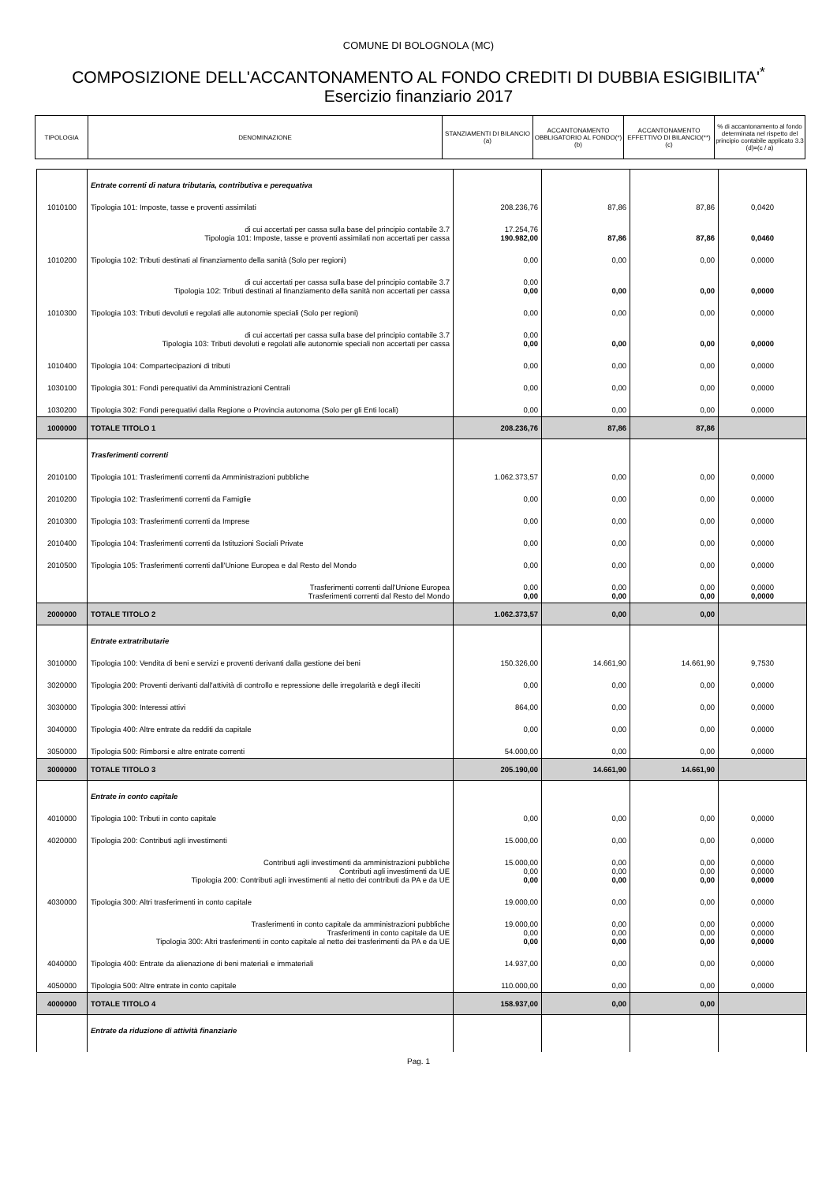COMUNE DI BOLOGNOLA (MC)
COMPOSIZIONE DELL'ACCANTONAMENTO AL FONDO CREDITI DI DUBBIA ESIGIBILITA'<sup>*</sup>
Esercizio finanziario 2017
| TIPOLOGIA | DENOMINAZIONE | STANZIAMENTI DI BILANCIO (a) | ACCANTONAMENTO OBBLIGATORIO AL FONDO(*) (b) | ACCANTONAMENTO EFFETTIVO DI BILANCIO(**) (c) | % di accantonamento al fondo determinata nel rispetto del principio contabile applicato 3.3 (d)=(c / a) |
| --- | --- | --- | --- | --- | --- |
| | Entrate correnti di natura tributaria, contributiva e perequativa | | | | |
| 1010100 | Tipologia 101: Imposte, tasse e proventi assimilati | 208.236,76 | 87,86 | 87,86 | 0,0420 |
| | di cui accertati per cassa sulla base del principio contabile 3.7 Tipologia 101: Imposte, tasse e proventi assimilati non accertati per cassa | 17.254,76 190.982,00 | 87,86 | 87,86 | 0,0460 |
| 1010200 | Tipologia 102: Tributi destinati al finanziamento della sanità (Solo per regioni) | 0,00 | 0,00 | 0,00 | 0,0000 |
| | di cui accertati per cassa sulla base del principio contabile 3.7 Tipologia 102: Tributi destinati al finanziamento della sanità non accertati per cassa | 0,00 0,00 | 0,00 | 0,00 | 0,0000 |
| 1010300 | Tipologia 103: Tributi devoluti e regolati alle autonomie speciali (Solo per regioni) | 0,00 | 0,00 | 0,00 | 0,0000 |
| | di cui accertati per cassa sulla base del principio contabile 3.7 Tipologia 103: Tributi devoluti e regolati alle autonomie speciali non accertati per cassa | 0,00 0,00 | 0,00 | 0,00 | 0,0000 |
| 1010400 | Tipologia 104: Compartecipazioni di tributi | 0,00 | 0,00 | 0,00 | 0,0000 |
| 1030100 | Tipologia 301: Fondi perequativi da Amministrazioni Centrali | 0,00 | 0,00 | 0,00 | 0,0000 |
| 1030200 | Tipologia 302: Fondi perequativi dalla Regione o Provincia autonoma (Solo per gli Enti locali) | 0,00 | 0,00 | 0,00 | 0,0000 |
| 1000000 | TOTALE TITOLO 1 | 208.236,76 | 87,86 | 87,86 | |
| | Trasferimenti correnti | | | | |
| 2010100 | Tipologia 101: Trasferimenti correnti da Amministrazioni pubbliche | 1.062.373,57 | 0,00 | 0,00 | 0,0000 |
| 2010200 | Tipologia 102: Trasferimenti correnti da Famiglie | 0,00 | 0,00 | 0,00 | 0,0000 |
| 2010300 | Tipologia 103: Trasferimenti correnti da Imprese | 0,00 | 0,00 | 0,00 | 0,0000 |
| 2010400 | Tipologia 104: Trasferimenti correnti da Istituzioni Sociali Private | 0,00 | 0,00 | 0,00 | 0,0000 |
| 2010500 | Tipologia 105: Trasferimenti correnti dall'Unione Europea e dal Resto del Mondo | 0,00 | 0,00 | 0,00 | 0,0000 |
| | Trasferimenti correnti dall'Unione Europea Trasferimenti correnti dal Resto del Mondo | 0,00 0,00 | 0,00 0,00 | 0,00 0,00 | 0,0000 0,0000 |
| 2000000 | TOTALE TITOLO 2 | 1.062.373,57 | 0,00 | 0,00 | |
| | Entrate extratributarie | | | | |
| 3010000 | Tipologia 100: Vendita di beni e servizi e proventi derivanti dalla gestione dei beni | 150.326,00 | 14.661,90 | 14.661,90 | 9,7530 |
| 3020000 | Tipologia 200: Proventi derivanti dall'attività di controllo e repressione delle irregolarità e degli illeciti | 0,00 | 0,00 | 0,00 | 0,0000 |
| 3030000 | Tipologia 300: Interessi attivi | 864,00 | 0,00 | 0,00 | 0,0000 |
| 3040000 | Tipologia 400: Altre entrate da redditi da capitale | 0,00 | 0,00 | 0,00 | 0,0000 |
| 3050000 | Tipologia 500: Rimborsi e altre entrate correnti | 54.000,00 | 0,00 | 0,00 | 0,0000 |
| 3000000 | TOTALE TITOLO 3 | 205.190,00 | 14.661,90 | 14.661,90 | |
| | Entrate in conto capitale | | | | |
| 4010000 | Tipologia 100: Tributi in conto capitale | 0,00 | 0,00 | 0,00 | 0,0000 |
| 4020000 | Tipologia 200: Contributi agli investimenti | 15.000,00 | 0,00 | 0,00 | 0,0000 |
| | Contributi agli investimenti da amministrazioni pubbliche Contributi agli investimenti da UE Tipologia 200: Contributi agli investimenti al netto dei contributi da PA e da UE | 15.000,00 0,00 0,00 | 0,00 0,00 0,00 | 0,00 0,00 0,00 | 0,0000 0,0000 0,0000 |
| 4030000 | Tipologia 300: Altri trasferimenti in conto capitale | 19.000,00 | 0,00 | 0,00 | 0,0000 |
| | Trasferimenti in conto capitale da amministrazioni pubbliche Trasferimenti in conto capitale da UE Tipologia 300: Altri trasferimenti in conto capitale al netto dei trasferimenti da PA e da UE | 19.000,00 0,00 0,00 | 0,00 0,00 0,00 | 0,00 0,00 0,00 | 0,0000 0,0000 0,0000 |
| 4040000 | Tipologia 400: Entrate da alienazione di beni materiali e immateriali | 14.937,00 | 0,00 | 0,00 | 0,0000 |
| 4050000 | Tipologia 500: Altre entrate in conto capitale | 110.000,00 | 0,00 | 0,00 | 0,0000 |
| 4000000 | TOTALE TITOLO 4 | 158.937,00 | 0,00 | 0,00 | |
| | Entrate da riduzione di attività finanziarie | | | | |
Pag. 1